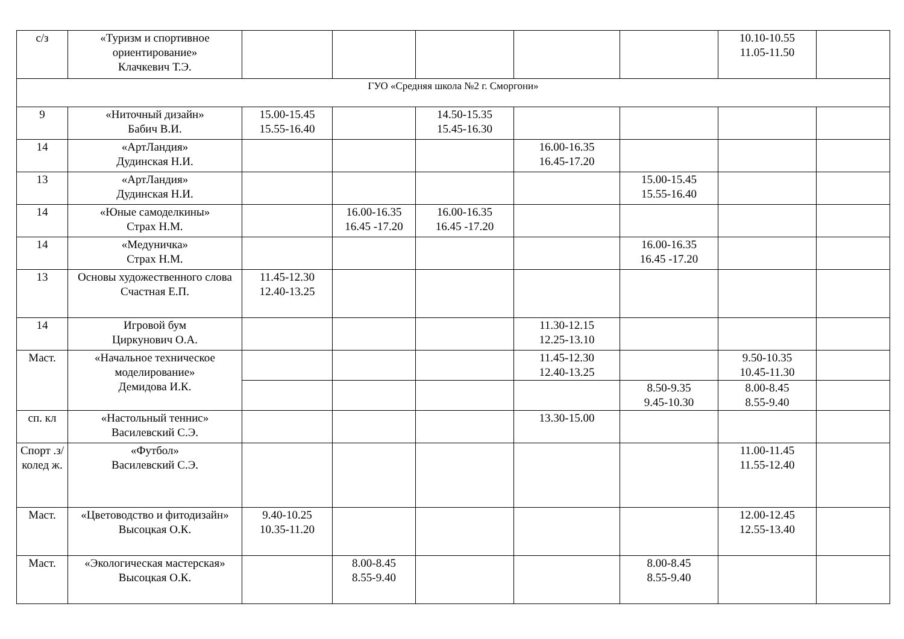| с/з | «Туризм и спортивное ориентирование» Клачкевич Т.Э. | | | | | | 10.10-10.55 11.05-11.50 | |
| ГУО «Средняя школа №2 г. Сморгони» | | | | | | | | |
| 9 | «Ниточный дизайн» Бабич В.И. | 15.00-15.45 15.55-16.40 | | 14.50-15.35 15.45-16.30 | | | | |
| 14 | «АртЛандия» Дудинская Н.И. | | | | 16.00-16.35 16.45-17.20 | | | |
| 13 | «АртЛандия» Дудинская Н.И. | | | | | 15.00-15.45 15.55-16.40 | | |
| 14 | «Юные самоделкины» Страх Н.М. | | 16.00-16.35 16.45 -17.20 | 16.00-16.35 16.45 -17.20 | | | | |
| 14 | «Медуничка» Страх Н.М. | | | | | 16.00-16.35 16.45 -17.20 | | |
| 13 | Основы художественного слова Счастная Е.П. | 11.45-12.30 12.40-13.25 | | | | | | |
| 14 | Игровой бум Циркунович О.А. | | | | 11.30-12.15 12.25-13.10 | | | |
| Маст. | «Начальное техническое моделирование» Демидова И.К. | | | | 11.45-12.30 12.40-13.25 | | 9.50-10.35 10.45-11.30 | |
| | | | | | | 8.50-9.35 9.45-10.30 | 8.00-8.45 8.55-9.40 | |
| сп. кл | «Настольный теннис» Василевский С.Э. | | | | 13.30-15.00 | | | |
| Спорт .з/ колед ж. | «Футбол» Василевский С.Э. | | | | | | 11.00-11.45 11.55-12.40 | |
| Маст. | «Цветоводство и фитодизайн» Высоцкая О.К. | 9.40-10.25 10.35-11.20 | | | | | 12.00-12.45 12.55-13.40 | |
| Маст. | «Экологическая мастерская» Высоцкая О.К. | | 8.00-8.45 8.55-9.40 | | | 8.00-8.45 8.55-9.40 | | |